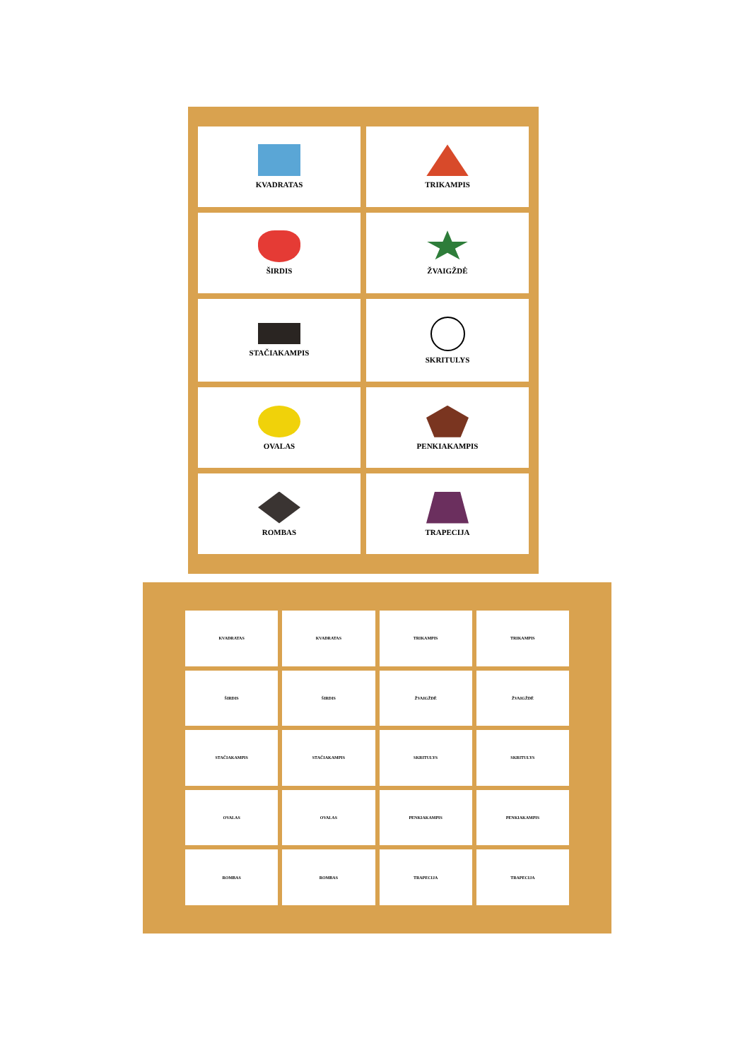KVADRATAS
TRIKAMPIS
ŠIRDIS
ŽVAIGŽDĖ
STAČIAKAMPIS
SKRITULYS
OVALAS
PENKIAKAMPIS
ROMBAS
TRAPECIJA
KVADRATAS
KVADRATAS
TRIKAMPIS
TRIKAMPIS
ŠIRDIS
ŠIRDIS
ŽVAIGŽDĖ
ŽVAIGŽDĖ
STAČIAKAMPIS
STAČIAKAMPIS
SKRITULYS
SKRITULYS
OVALAS
OVALAS
PENKIAKAMPIS
PENKIAKAMPIS
ROMBAS
ROMBAS
TRAPECIJA
TRAPECIJA